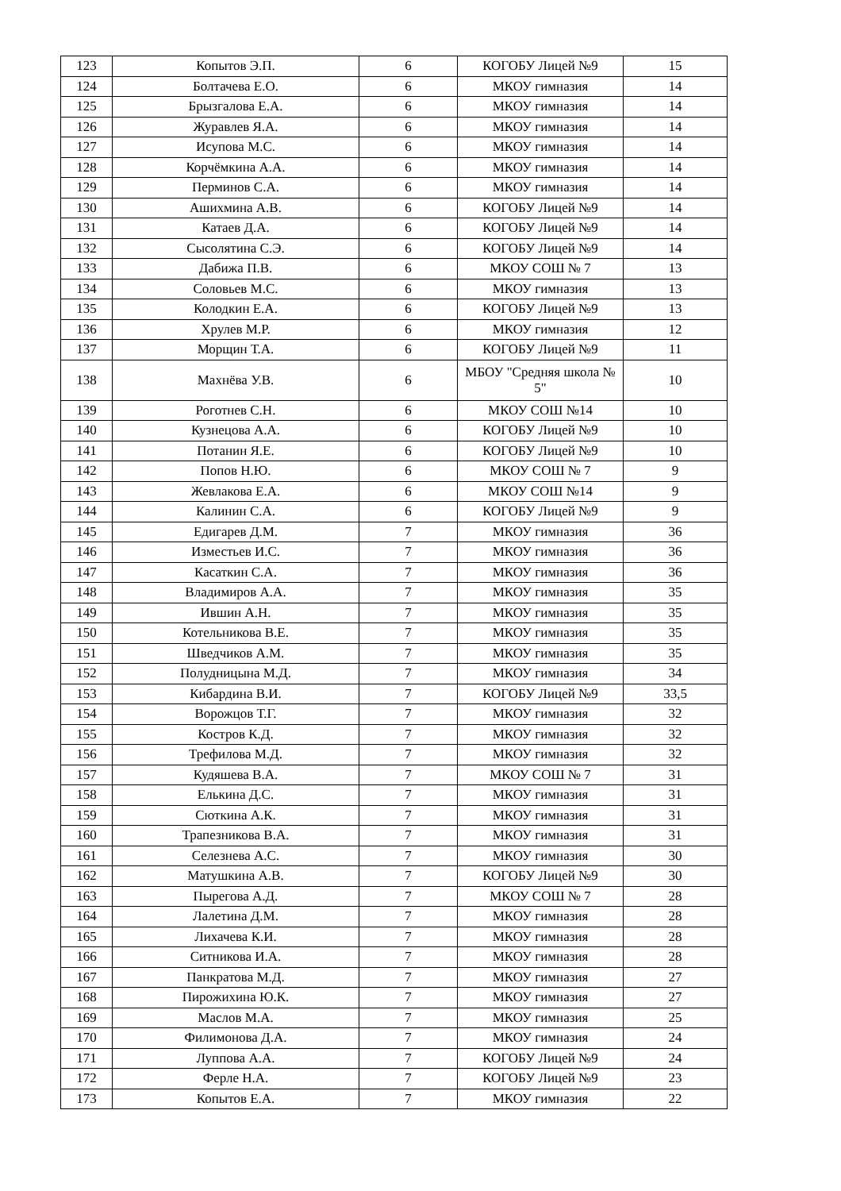| 123 | Копытов Э.П. | 6 | КОГОБУ Лицей №9 | 15 |
| 124 | Болтачева Е.О. | 6 | МКОУ гимназия | 14 |
| 125 | Брызгалова Е.А. | 6 | МКОУ гимназия | 14 |
| 126 | Журавлев Я.А. | 6 | МКОУ гимназия | 14 |
| 127 | Исупова М.С. | 6 | МКОУ гимназия | 14 |
| 128 | Корчёмкина А.А. | 6 | МКОУ гимназия | 14 |
| 129 | Перминов С.А. | 6 | МКОУ гимназия | 14 |
| 130 | Ашихмина А.В. | 6 | КОГОБУ Лицей №9 | 14 |
| 131 | Катаев Д.А. | 6 | КОГОБУ Лицей №9 | 14 |
| 132 | Сысолятина С.Э. | 6 | КОГОБУ Лицей №9 | 14 |
| 133 | Дабижа П.В. | 6 | МКОУ СОШ № 7 | 13 |
| 134 | Соловьев М.С. | 6 | МКОУ гимназия | 13 |
| 135 | Колодкин Е.А. | 6 | КОГОБУ Лицей №9 | 13 |
| 136 | Хрулев М.Р. | 6 | МКОУ гимназия | 12 |
| 137 | Морщин Т.А. | 6 | КОГОБУ Лицей №9 | 11 |
| 138 | Махнёва У.В. | 6 | МБОУ "Средняя школа № 5" | 10 |
| 139 | Роготнев С.Н. | 6 | МКОУ СОШ №14 | 10 |
| 140 | Кузнецова А.А. | 6 | КОГОБУ Лицей №9 | 10 |
| 141 | Потанин Я.Е. | 6 | КОГОБУ Лицей №9 | 10 |
| 142 | Попов Н.Ю. | 6 | МКОУ СОШ № 7 | 9 |
| 143 | Жевлакова Е.А. | 6 | МКОУ СОШ №14 | 9 |
| 144 | Калинин С.А. | 6 | КОГОБУ Лицей №9 | 9 |
| 145 | Едигарев Д.М. | 7 | МКОУ гимназия | 36 |
| 146 | Изместьев И.С. | 7 | МКОУ гимназия | 36 |
| 147 | Касаткин С.А. | 7 | МКОУ гимназия | 36 |
| 148 | Владимиров А.А. | 7 | МКОУ гимназия | 35 |
| 149 | Ившин А.Н. | 7 | МКОУ гимназия | 35 |
| 150 | Котельникова В.Е. | 7 | МКОУ гимназия | 35 |
| 151 | Шведчиков А.М. | 7 | МКОУ гимназия | 35 |
| 152 | Полудницына М.Д. | 7 | МКОУ гимназия | 34 |
| 153 | Кибардина В.И. | 7 | КОГОБУ Лицей №9 | 33,5 |
| 154 | Ворожцов Т.Г. | 7 | МКОУ гимназия | 32 |
| 155 | Костров К.Д. | 7 | МКОУ гимназия | 32 |
| 156 | Трефилова М.Д. | 7 | МКОУ гимназия | 32 |
| 157 | Кудяшева В.А. | 7 | МКОУ СОШ № 7 | 31 |
| 158 | Елькина Д.С. | 7 | МКОУ гимназия | 31 |
| 159 | Сюткина А.К. | 7 | МКОУ гимназия | 31 |
| 160 | Трапезникова В.А. | 7 | МКОУ гимназия | 31 |
| 161 | Селезнева А.С. | 7 | МКОУ гимназия | 30 |
| 162 | Матушкина А.В. | 7 | КОГОБУ Лицей №9 | 30 |
| 163 | Пырегова А.Д. | 7 | МКОУ СОШ № 7 | 28 |
| 164 | Лалетина Д.М. | 7 | МКОУ гимназия | 28 |
| 165 | Лихачева К.И. | 7 | МКОУ гимназия | 28 |
| 166 | Ситникова И.А. | 7 | МКОУ гимназия | 28 |
| 167 | Панкратова М.Д. | 7 | МКОУ гимназия | 27 |
| 168 | Пирожихина Ю.К. | 7 | МКОУ гимназия | 27 |
| 169 | Маслов М.А. | 7 | МКОУ гимназия | 25 |
| 170 | Филимонова Д.А. | 7 | МКОУ гимназия | 24 |
| 171 | Луппова А.А. | 7 | КОГОБУ Лицей №9 | 24 |
| 172 | Ферле Н.А. | 7 | КОГОБУ Лицей №9 | 23 |
| 173 | Копытов Е.А. | 7 | МКОУ гимназия | 22 |